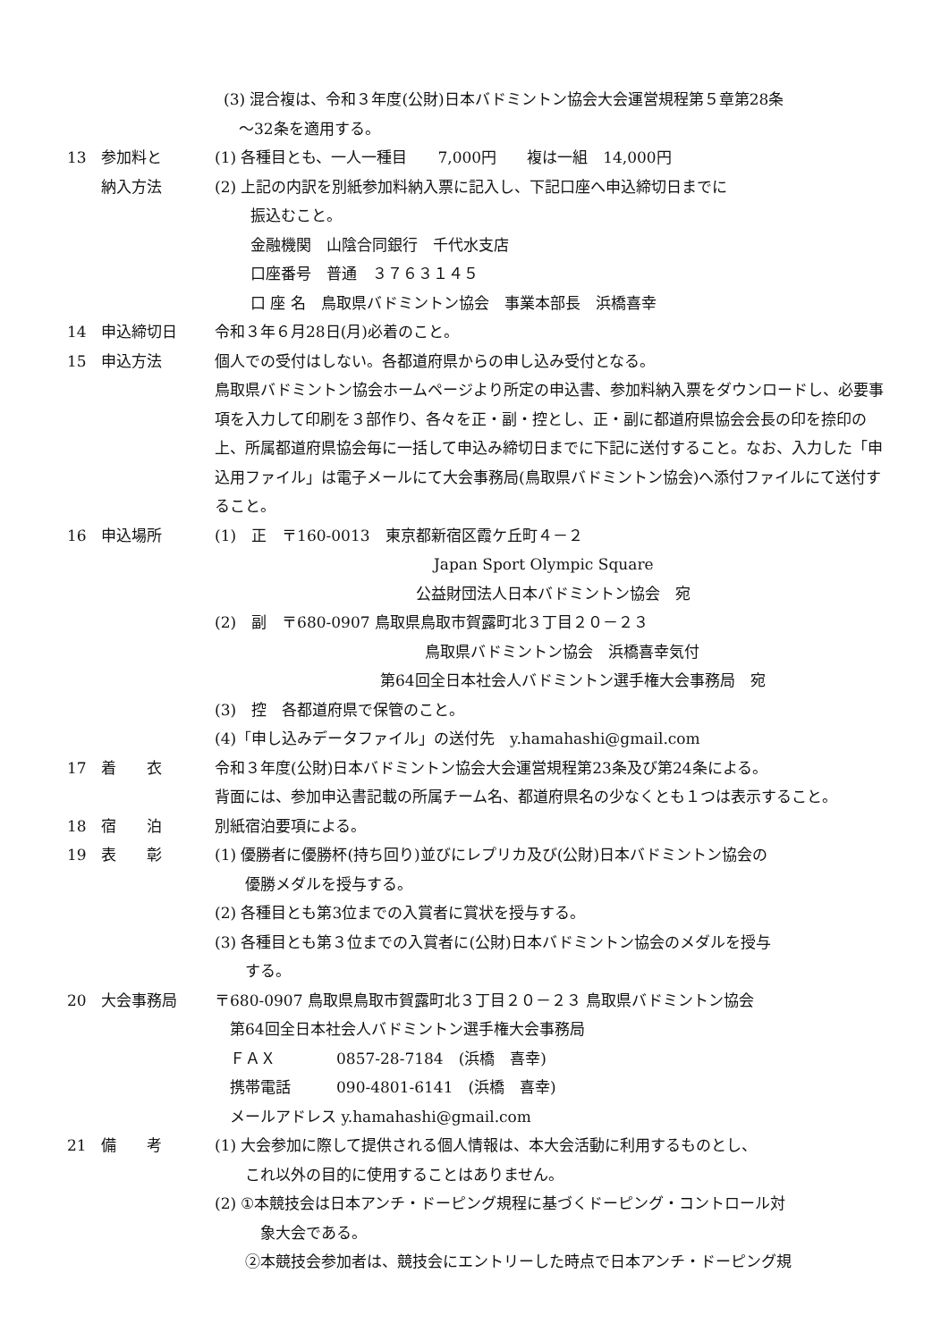(3) 混合複は、令和３年度(公財)日本バドミントン協会大会運営規程第５章第28条
　～32条を適用する。
13 参加料と (1) 各種目とも、一人一種目　　7,000円　　複は一組　14,000円
納入方法 (2) 上記の内訳を別紙参加料納入票に記入し、下記口座へ申込締切日までに
振込むこと。
金融機関　山陰合同銀行　千代水支店
口座番号　普通　３７６３１４５
口 座 名　鳥取県バドミントン協会　事業本部長　浜橋喜幸
14 申込締切日 令和３年６月28日(月)必着のこと。
15 申込方法 個人での受付はしない。各都道府県からの申し込み受付となる。
鳥取県バドミントン協会ホームページより所定の申込書、参加料納入票をダウンロードし、必要事項を入力して印刷を３部作り、各々を正・副・控とし、正・副に都道府県協会会長の印を捺印の上、所属都道府県協会毎に一括して申込み締切日までに下記に送付すること。なお、入力した「申込用ファイル」は電子メールにて大会事務局(鳥取県バドミントン協会)へ添付ファイルにて送付すること。
16 申込場所 (1)　正　〒160-0013　東京都新宿区霞ケ丘町４－２
Japan Sport Olympic Square
公益財団法人日本バドミントン協会　宛
(2)　副　〒680-0907 鳥取県鳥取市賀露町北３丁目２０－２３
鳥取県バドミントン協会　浜橋喜幸気付
第64回全日本社会人バドミントン選手権大会事務局　宛
(3)　控　各都道府県で保管のこと。
(4)「申し込みデータファイル」の送付先　y.hamahashi@gmail.com
17 着　　衣 令和３年度(公財)日本バドミントン協会大会運営規程第23条及び第24条による。
背面には、参加申込書記載の所属チーム名、都道府県名の少なくとも１つは表示すること。
18 宿　　泊 別紙宿泊要項による。
19 表　　彰 (1) 優勝者に優勝杯(持ち回り)並びにレプリカ及び(公財)日本バドミントン協会の
　　優勝メダルを授与する。
(2) 各種目とも第3位までの入賞者に賞状を授与する。
(3) 各種目とも第３位までの入賞者に(公財)日本バドミントン協会のメダルを授与
　　する。
20 大会事務局 〒680-0907 鳥取県鳥取市賀露町北３丁目２０－２３ 鳥取県バドミントン協会
　第64回全日本社会人バドミントン選手権大会事務局
　ＦＡＸ　　　　0857-28-7184　(浜橋　喜幸)
　携帯電話　　　090-4801-6141　(浜橋　喜幸)
　メールアドレス y.hamahashi@gmail.com
21 備　　考 (1) 大会参加に際して提供される個人情報は、本大会活動に利用するものとし、
　　これ以外の目的に使用することはありません。
(2) ①本競技会は日本アンチ・ドーピング規程に基づくドーピング・コントロール対
　　　象大会である。
　　②本競技会参加者は、競技会にエントリーした時点で日本アンチ・ドーピング規